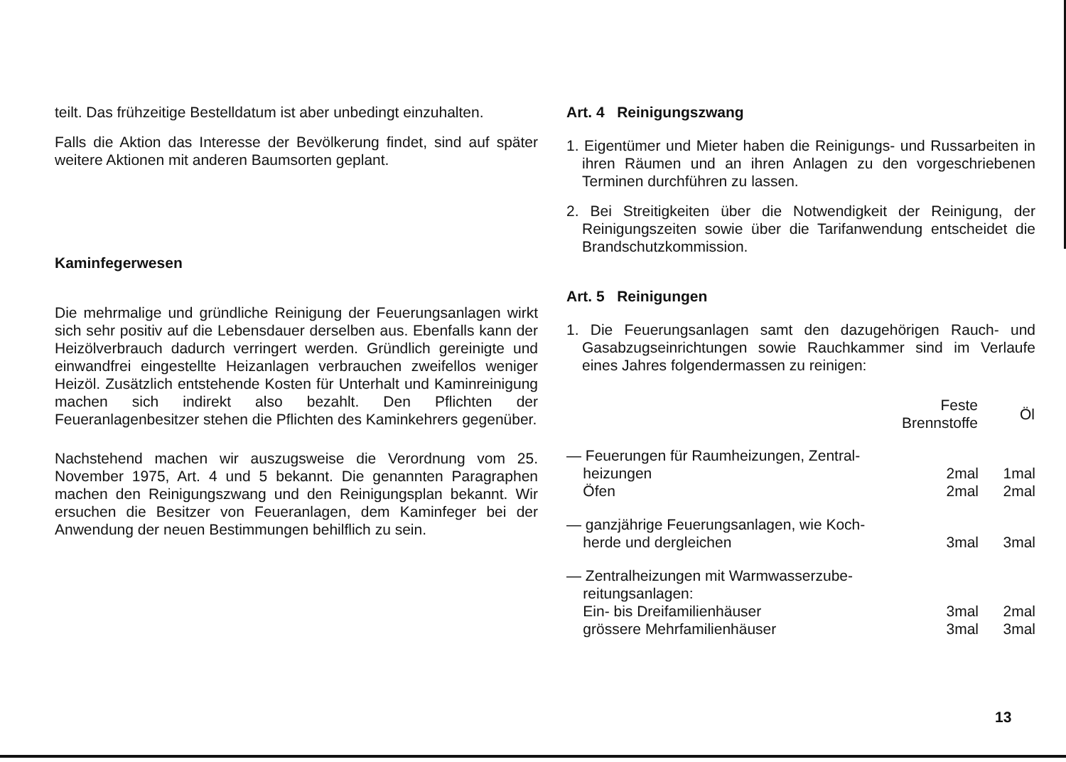teilt. Das frühzeitige Bestelldatum ist aber unbedingt einzuhalten.
Falls die Aktion das Interesse der Bevölkerung findet, sind auf später weitere Aktionen mit anderen Baumsorten geplant.
Kaminfegerwesen
Die mehrmalige und gründliche Reinigung der Feuerungsanlagen wirkt sich sehr positiv auf die Lebensdauer derselben aus. Ebenfalls kann der Heizölverbrauch dadurch verringert werden. Gründlich gereinigte und einwandfrei eingestellte Heizanlagen verbrauchen zweifellos weniger Heizöl. Zusätzlich entstehende Kosten für Unterhalt und Kaminreinigung machen sich indirekt also bezahlt. Den Pflichten der Feueranlagenbesitzer stehen die Pflichten des Kaminkehrers gegenüber.
Nachstehend machen wir auszugsweise die Verordnung vom 25. November 1975, Art. 4 und 5 bekannt. Die genannten Paragraphen machen den Reinigungszwang und den Reinigungsplan bekannt. Wir ersuchen die Besitzer von Feueranlagen, dem Kaminfeger bei der Anwendung der neuen Bestimmungen behilflich zu sein.
Art. 4 Reinigungszwang
1. Eigentümer und Mieter haben die Reinigungs- und Russarbeiten in ihren Räumen und an ihren Anlagen zu den vorgeschriebenen Terminen durchführen zu lassen.
2. Bei Streitigkeiten über die Notwendigkeit der Reinigung, der Reinigungszeiten sowie über die Tarifanwendung entscheidet die Brandschutzkommission.
Art. 5 Reinigungen
1. Die Feuerungsanlagen samt den dazugehörigen Rauch- und Gasabzugseinrichtungen sowie Rauchkammer sind im Verlaufe eines Jahres folgendermassen zu reinigen:
| | Feste Brennstoffe | Öl |
| — Feuerungen für Raumheizungen, Zentral- heizungen | 2mal | 1mal |
| Öfen | 2mal | 2mal |
| — ganzjährige Feuerungsanlagen, wie Koch- herde und dergleichen | 3mal | 3mal |
| — Zentralheizungen mit Warmwasserzube- reitungsanlagen: Ein- bis Dreifamilienhäuser | 3mal | 2mal |
| grössere Mehrfamilienhäuser | 3mal | 3mal |
13